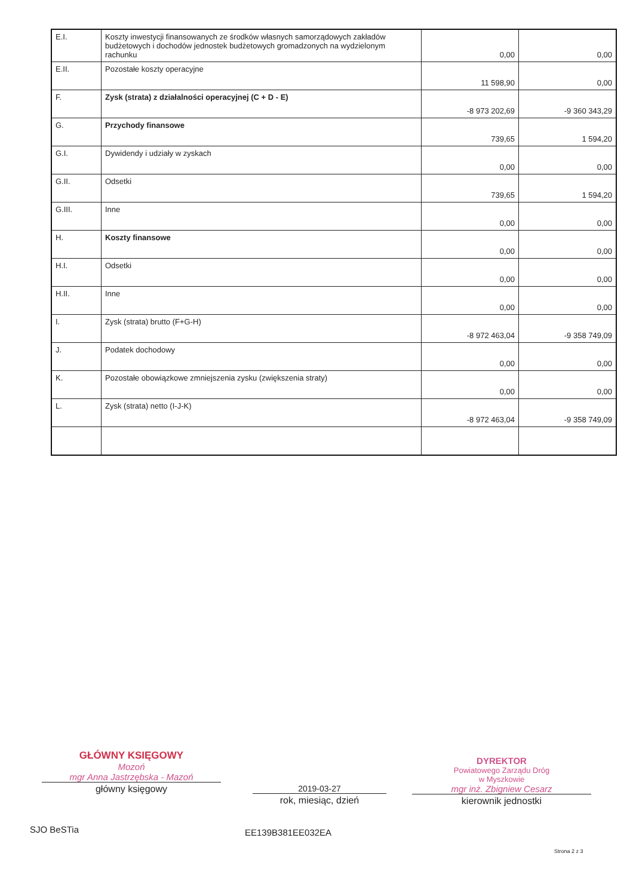| E.I. | Koszty inwestycji finansowanych ze środków własnych samorządowych zakładów budżetowych i dochodów jednostek budżetowych gromadzonych na wydzielonym rachunku | 0,00 | 0,00 |
| E.II. | Pozostałe koszty operacyjne | 11 598,90 | 0,00 |
| F. | Zysk (strata) z działalności operacyjnej (C + D - E) | -8 973 202,69 | -9 360 343,29 |
| G. | Przychody finansowe | 739,65 | 1 594,20 |
| G.I. | Dywidendy i udziały w zyskach | 0,00 | 0,00 |
| G.II. | Odsetki | 739,65 | 1 594,20 |
| G.III. | Inne | 0,00 | 0,00 |
| H. | Koszty finansowe | 0,00 | 0,00 |
| H.I. | Odsetki | 0,00 | 0,00 |
| H.II. | Inne | 0,00 | 0,00 |
| I. | Zysk (strata) brutto (F+G-H) | -8 972 463,04 | -9 358 749,09 |
| J. | Podatek dochodowy | 0,00 | 0,00 |
| K. | Pozostałe obowiązkowe zmniejszenia zysku (zwiększenia straty) | 0,00 | 0,00 |
| L. | Zysk (strata) netto (I-J-K) | -8 972 463,04 | -9 358 749,09 |
GŁÓWNY KSIĘGOWY
Mozoń
mgr Anna Jastrzębska - Mazoń
główny księgowy
2019-03-27
rok, miesiąc, dzień
DYREKTOR
Powiatowego Zarządu Dróg
w Myszkowie
mgr inż. Zbigniew Cesarz
kierownik jednostki
SJO BeSTia EE139B381EE032EA
Strona 2 z 3